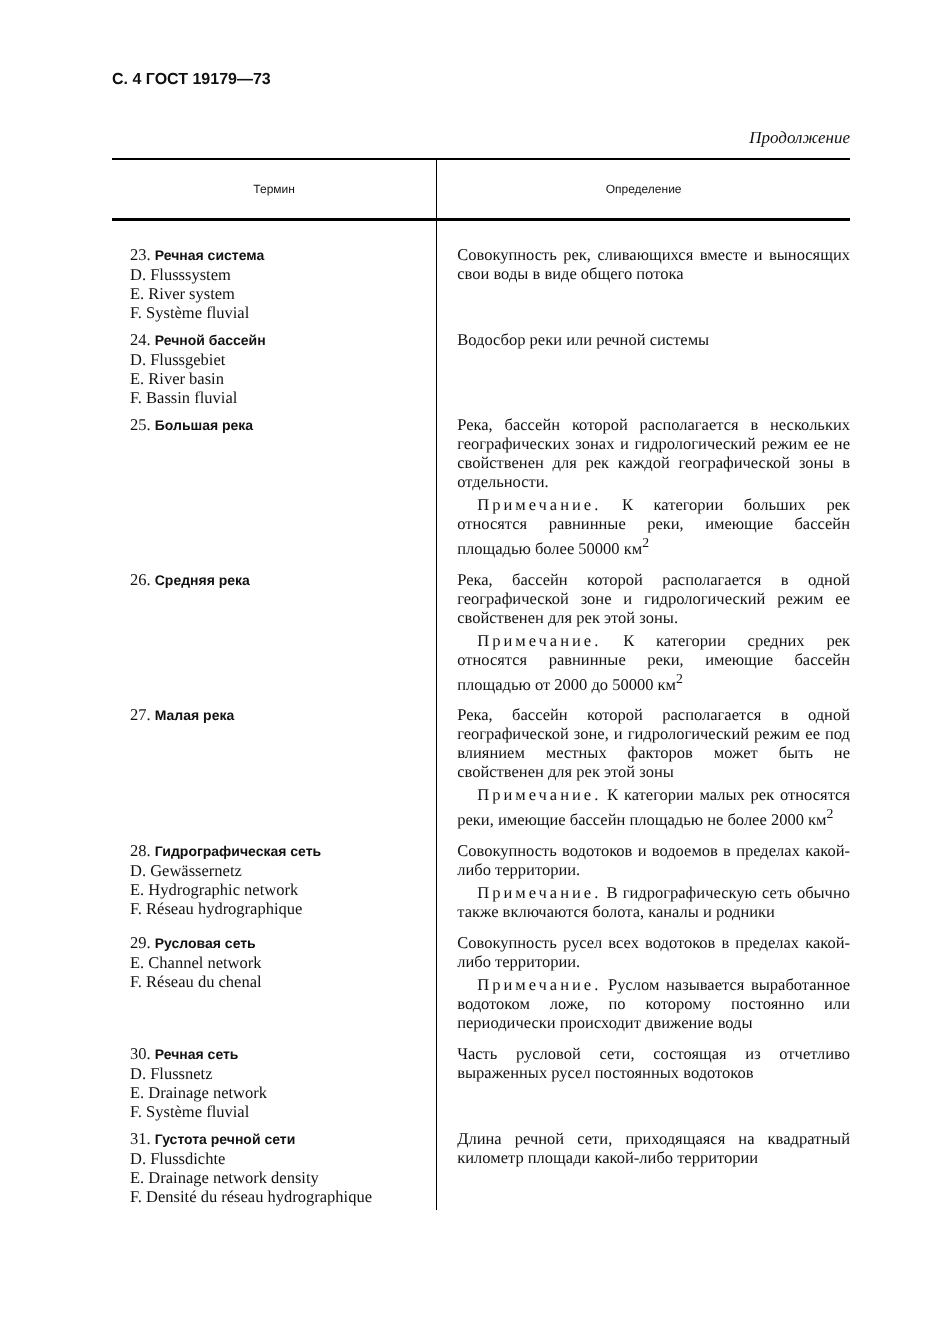С. 4 ГОСТ 19179—73
Продолжение
| Термин | Определение |
| --- | --- |
| 23. Речная система D. Flusssystem E. River system F. Système fluvial | Совокупность рек, сливающихся вместе и выносящих свои воды в виде общего потока |
| 24. Речной бассейн D. Flussgebiet E. River basin F. Bassin fluvial | Водосбор реки или речной системы |
| 25. Большая река | Река, бассейн которой располагается в нескольких географических зонах и гидрологический режим ее не свойственен для рек каждой географической зоны в отдельности. Примечание. К категории больших рек относятся равнинные реки, имеющие бассейн площадью более 50000 км<sup>2</sup> |
| 26. Средняя река | Река, бассейн которой располагается в одной географической зоне и гидрологический режим ее свойственен для рек этой зоны. Примечание. К категории средних рек относятся равнинные реки, имеющие бассейн площадью от 2000 до 50000 км<sup>2</sup> |
| 27. Малая река | Река, бассейн которой располагается в одной географической зоне, и гидрологический режим ее под влиянием местных факторов может быть не свойственен для рек этой зоны Примечание. К категории малых рек относятся реки, имеющие бассейн площадью не более 2000 км<sup>2</sup> |
| 28. Гидрографическая сеть D. Gewässernetz E. Hydrographic network F. Réseau hydrographique | Совокупность водотоков и водоемов в пределах какой-либо территории. Примечание. В гидрографическую сеть обычно также включаются болота, каналы и родники |
| 29. Русловая сеть E. Channel network F. Réseau du chenal | Совокупность русел всех водотоков в пределах какой-либо территории. Примечание. Руслом называется выработанное водотоком ложе, по которому постоянно или периодически происходит движение воды |
| 30. Речная сеть D. Flussnetz E. Drainage network F. Système fluvial | Часть русловой сети, состоящая из отчетливо выраженных русел постоянных водотоков |
| 31. Густота речной сети D. Flussdichte E. Drainage network density F. Densité du réseau hydrographique | Длина речной сети, приходящаяся на квадратный километр площади какой-либо территории |